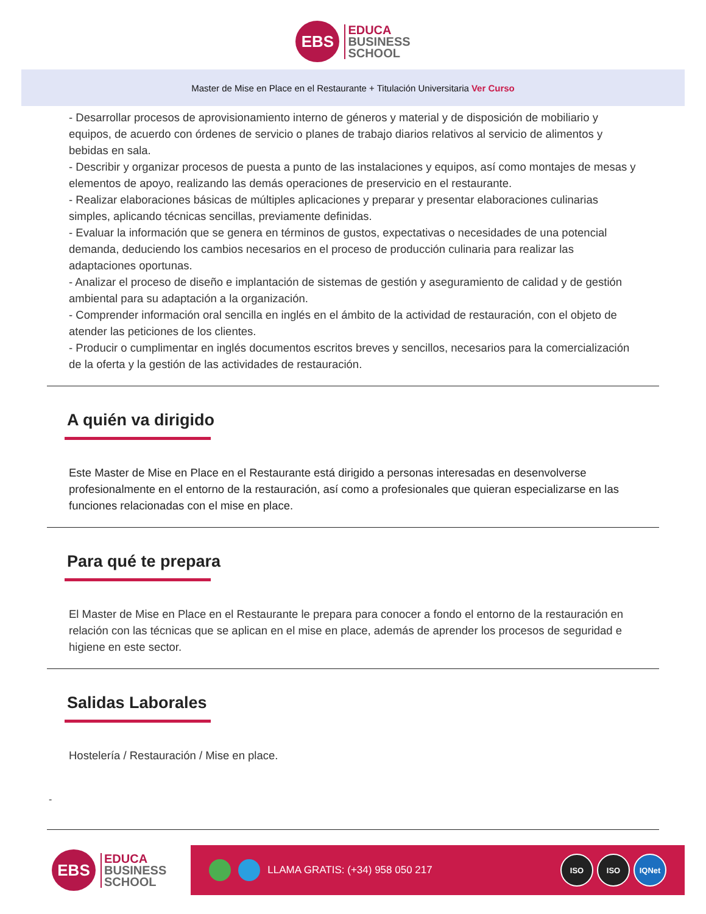EBS
EDUCA
BUSINESS
SCHOOL
Master de Mise en Place en el Restaurante + Titulación Universitaria Ver Curso
- Desarrollar procesos de aprovisionamiento interno de géneros y material y de disposición de mobiliario y equipos, de acuerdo con órdenes de servicio o planes de trabajo diarios relativos al servicio de alimentos y bebidas en sala.
- Describir y organizar procesos de puesta a punto de las instalaciones y equipos, así como montajes de mesas y elementos de apoyo, realizando las demás operaciones de preservicio en el restaurante.
- Realizar elaboraciones básicas de múltiples aplicaciones y preparar y presentar elaboraciones culinarias simples, aplicando técnicas sencillas, previamente definidas.
- Evaluar la información que se genera en términos de gustos, expectativas o necesidades de una potencial demanda, deduciendo los cambios necesarios en el proceso de producción culinaria para realizar las adaptaciones oportunas.
- Analizar el proceso de diseño e implantación de sistemas de gestión y aseguramiento de calidad y de gestión ambiental para su adaptación a la organización.
- Comprender información oral sencilla en inglés en el ámbito de la actividad de restauración, con el objeto de atender las peticiones de los clientes.
- Producir o cumplimentar en inglés documentos escritos breves y sencillos, necesarios para la comercialización de la oferta y la gestión de las actividades de restauración.
A quién va dirigido
Este Master de Mise en Place en el Restaurante está dirigido a personas interesadas en desenvolverse profesionalmente en el entorno de la restauración, así como a profesionales que quieran especializarse en las funciones relacionadas con el mise en place.
Para qué te prepara
El Master de Mise en Place en el Restaurante le prepara para conocer a fondo el entorno de la restauración en relación con las técnicas que se aplican en el mise en place, además de aprender los procesos de seguridad e higiene en este sector.
Salidas Laborales
Hostelería / Restauración / Mise en place.
-
EBS
EDUCA
BUSINESS
SCHOOL
LLAMA GRATIS: (+34) 958 050 217
ISO ISO IQNet